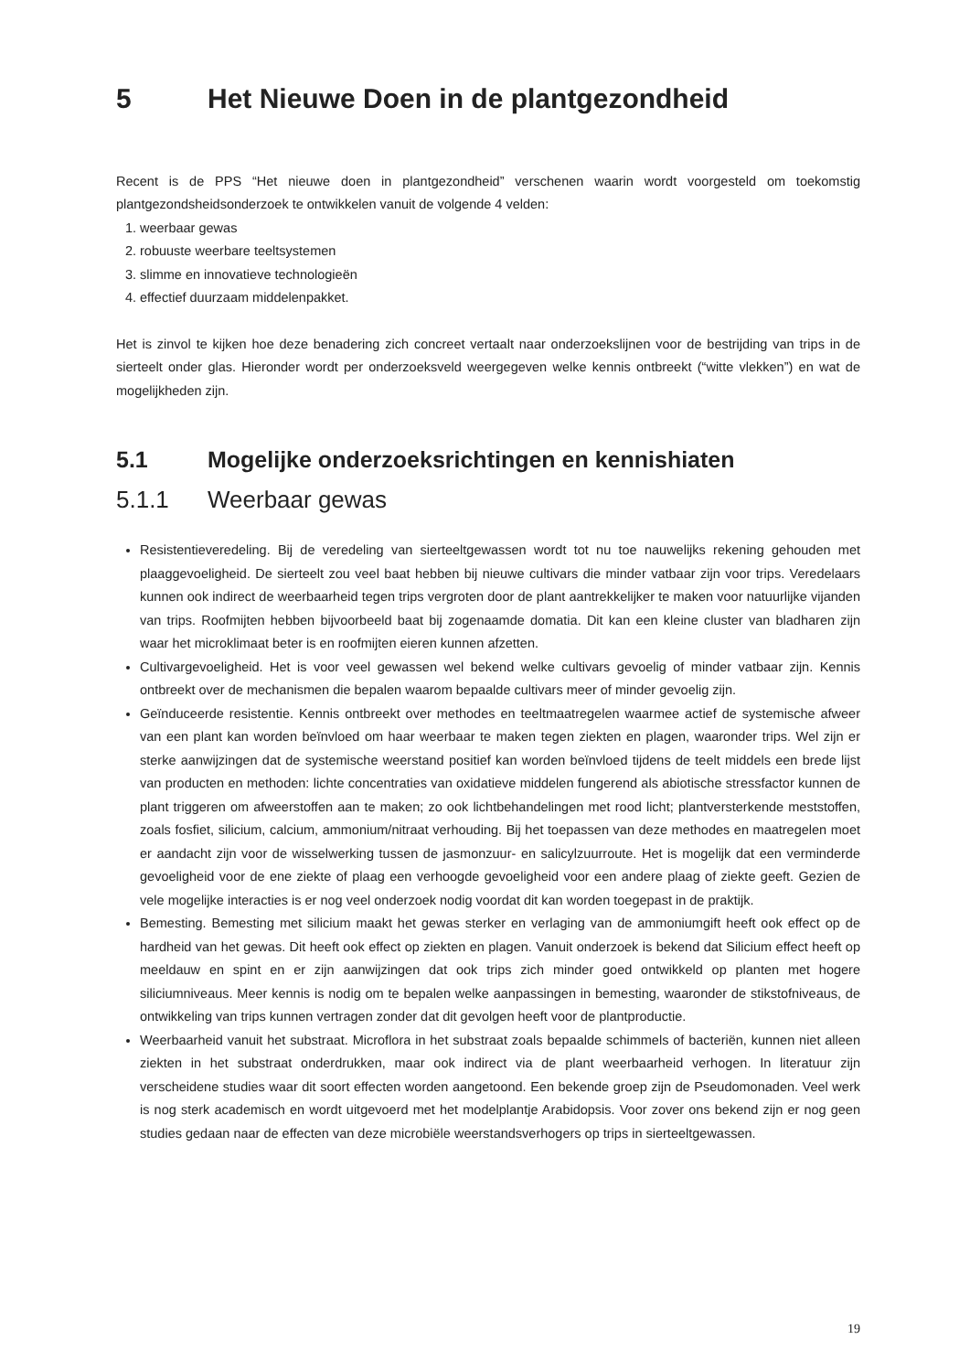5 Het Nieuwe Doen in de plantgezondheid
Recent is de PPS “Het nieuwe doen in plantgezondheid” verschenen waarin wordt voorgesteld om toekomstig plantgezondsheidsonderzoek te ontwikkelen vanuit de volgende 4 velden:
1. weerbaar gewas
2. robuuste weerbare teeltsystemen
3. slimme en innovatieve technologieën
4. effectief duurzaam middelenpakket.
Het is zinvol te kijken hoe deze benadering zich concreet vertaalt naar onderzoekslijnen voor de bestrijding van trips in de sierteelt onder glas. Hieronder wordt per onderzoeksveld weergegeven welke kennis ontbreekt (“witte vlekken”) en wat de mogelijkheden zijn.
5.1 Mogelijke onderzoeksrichtingen en kennishiaten
5.1.1 Weerbaar gewas
Resistentieveredeling. Bij de veredeling van sierteeltgewassen wordt tot nu toe nauwelijks rekening gehouden met plaaggevoeligheid. De sierteelt zou veel baat hebben bij nieuwe cultivars die minder vatbaar zijn voor trips. Veredelaars kunnen ook indirect de weerbaarheid tegen trips vergroten door de plant aantrekkelijker te maken voor natuurlijke vijanden van trips. Roofmijten hebben bijvoorbeeld baat bij zogenaamde domatia. Dit kan een kleine cluster van bladharen zijn waar het microklimaat beter is en roofmijten eieren kunnen afzetten.
Cultivargevoeligheid. Het is voor veel gewassen wel bekend welke cultivars gevoelig of minder vatbaar zijn. Kennis ontbreekt over de mechanismen die bepalen waarom bepaalde cultivars meer of minder gevoelig zijn.
Geïnduceerde resistentie. Kennis ontbreekt over methodes en teeltmaatregelen waarmee actief de systemische afweer van een plant kan worden beïnvloed om haar weerbaar te maken tegen ziekten en plagen, waaronder trips. Wel zijn er sterke aanwijzingen dat de systemische weerstand positief kan worden beïnvloed tijdens de teelt middels een brede lijst van producten en methoden: lichte concentraties van oxidatieve middelen fungerend als abiotische stressfactor kunnen de plant triggeren om afweerstoffen aan te maken; zo ook lichtbehandelingen met rood licht; plantversterkende meststoffen, zoals fosfiet, silicium, calcium, ammonium/nitraat verhouding. Bij het toepassen van deze methodes en maatregelen moet er aandacht zijn voor de wisselwerking tussen de jasmonzuur- en salicylzuurroute. Het is mogelijk dat een verminderde gevoeligheid voor de ene ziekte of plaag een verhoogde gevoeligheid voor een andere plaag of ziekte geeft. Gezien de vele mogelijke interacties is er nog veel onderzoek nodig voordat dit kan worden toegepast in de praktijk.
Bemesting. Bemesting met silicium maakt het gewas sterker en verlaging van de ammoniumgift heeft ook effect op de hardheid van het gewas. Dit heeft ook effect op ziekten en plagen. Vanuit onderzoek is bekend dat Silicium effect heeft op meeldauw en spint en er zijn aanwijzingen dat ook trips zich minder goed ontwikkeld op planten met hogere siliciumniveaus. Meer kennis is nodig om te bepalen welke aanpassingen in bemesting, waaronder de stikstofniveaus, de ontwikkeling van trips kunnen vertragen zonder dat dit gevolgen heeft voor de plantproductie.
Weerbaarheid vanuit het substraat. Microflora in het substraat zoals bepaalde schimmels of bacteriën, kunnen niet alleen ziekten in het substraat onderdrukken, maar ook indirect via de plant weerbaarheid verhogen. In literatuur zijn verscheidene studies waar dit soort effecten worden aangetoond. Een bekende groep zijn de Pseudomonaden. Veel werk is nog sterk academisch en wordt uitgevoerd met het modelplantje Arabidopsis. Voor zover ons bekend zijn er nog geen studies gedaan naar de effecten van deze microbiële weerstandsverhogers op trips in sierteeltgewassen.
19